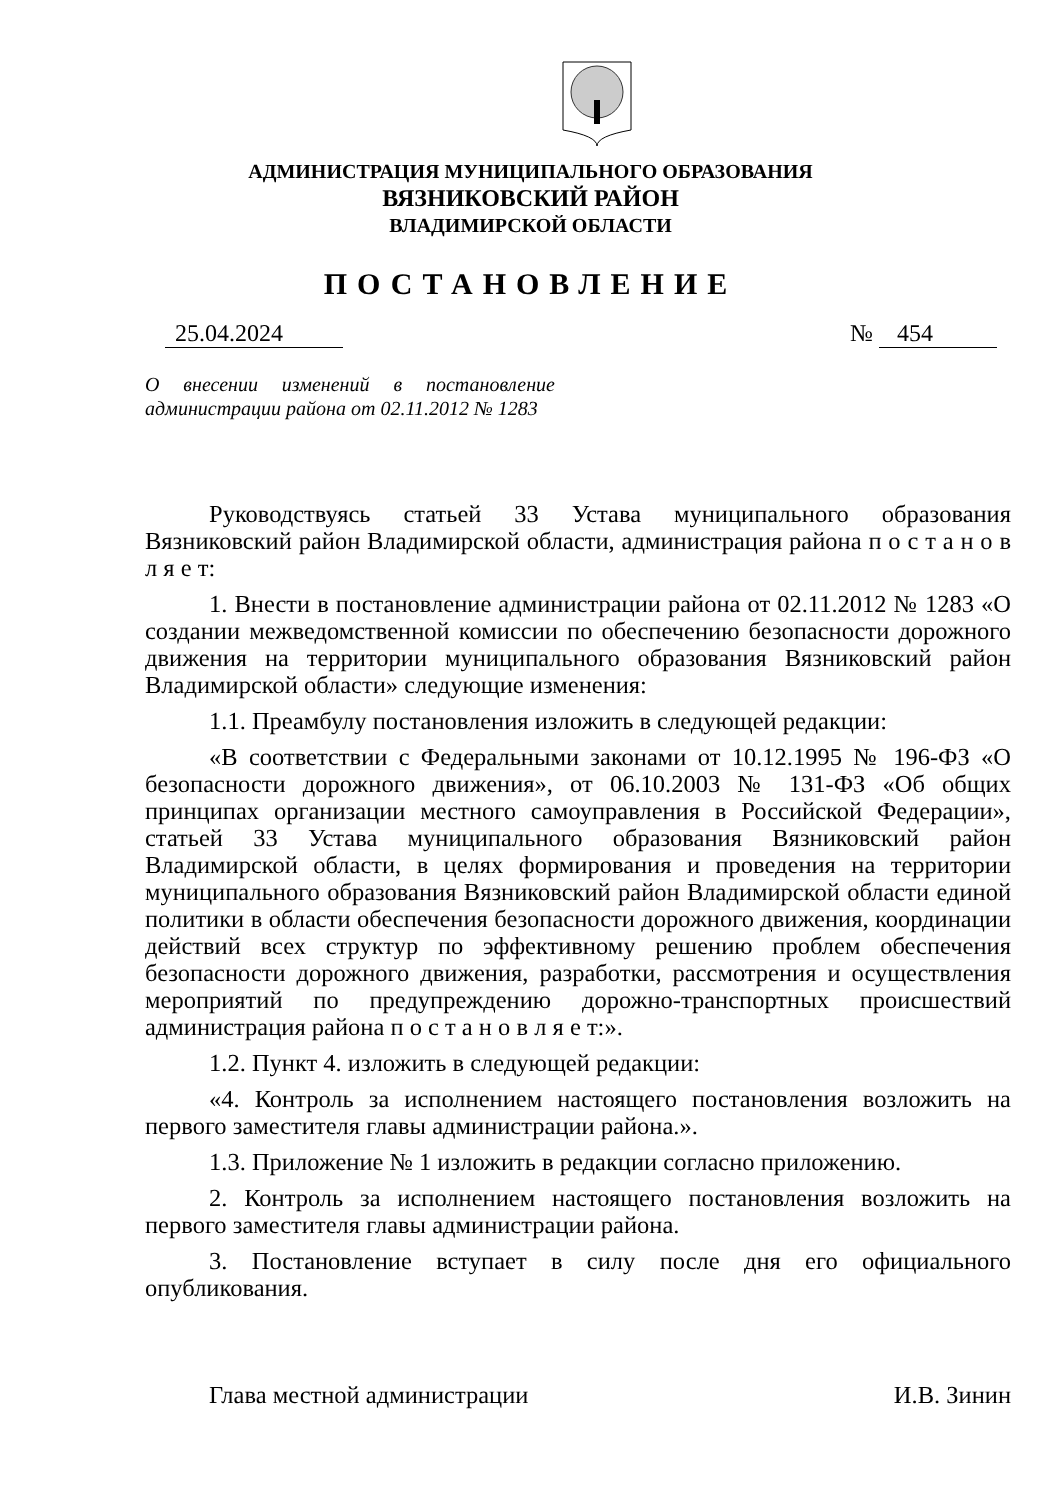АДМИНИСТРАЦИЯ МУНИЦИПАЛЬНОГО ОБРАЗОВАНИЯ
ВЯЗНИКОВСКИЙ РАЙОН
ВЛАДИМИРСКОЙ ОБЛАСТИ
ПОСТАНОВЛЕНИЕ
25.04.2024 № 454
О внесении изменений в постановление администрации района от 02.11.2012 № 1283
Руководствуясь статьей 33 Устава муниципального образования Вязниковский район Владимирской области, администрация района п о с т а н о в л я е т:
1. Внести в постановление администрации района от 02.11.2012 № 1283 «О создании межведомственной комиссии по обеспечению безопасности дорожного движения на территории муниципального образования Вязниковский район Владимирской области» следующие изменения:
1.1. Преамбулу постановления изложить в следующей редакции:
«В соответствии с Федеральными законами от 10.12.1995 № 196-ФЗ «О безопасности дорожного движения», от 06.10.2003 № 131-ФЗ «Об общих принципах организации местного самоуправления в Российской Федерации», статьей 33 Устава муниципального образования Вязниковский район Владимирской области, в целях формирования и проведения на территории муниципального образования Вязниковский район Владимирской области единой политики в области обеспечения безопасности дорожного движения, координации действий всех структур по эффективному решению проблем обеспечения безопасности дорожного движения, разработки, рассмотрения и осуществления мероприятий по предупреждению дорожно-транспортных происшествий администрация района п о с т а н о в л я е т:».
1.2. Пункт 4. изложить в следующей редакции:
«4. Контроль за исполнением настоящего постановления возложить на первого заместителя главы администрации района.».
1.3. Приложение № 1 изложить в редакции согласно приложению.
2. Контроль за исполнением настоящего постановления возложить на первого заместителя главы администрации района.
3. Постановление вступает в силу после дня его официального опубликования.
Глава местной администрации И.В. Зинин